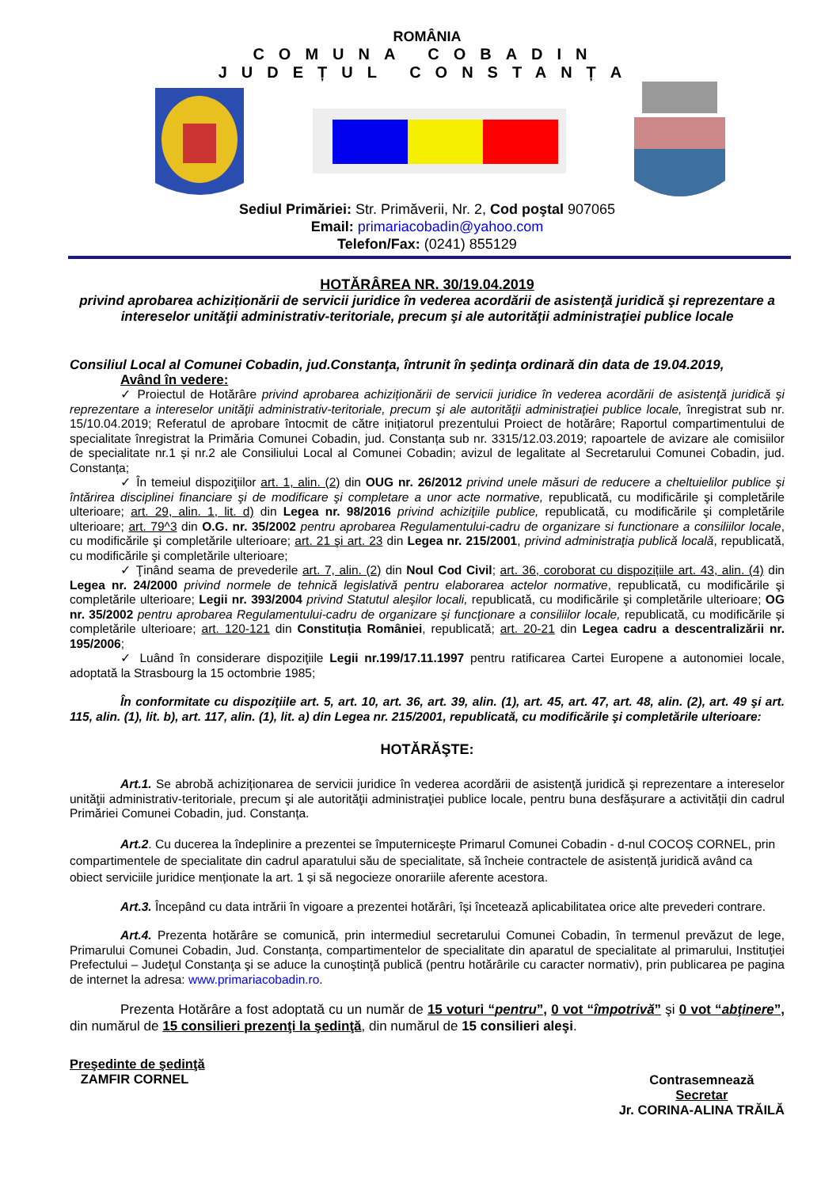ROMÂNIA
COMUNA COBADIN
JUDEȚUL CONSTANȚA
Sediul Primăriei: Str. Primăverii, Nr. 2, Cod poştal 907065
Email: primariacobadin@yahoo.com
Telefon/Fax: (0241) 855129
HOTĂRÂREA NR. 30/19.04.2019
privind aprobarea achiziționării de servicii juridice în vederea acordării de asistenţă juridică şi reprezentare a intereselor unităţii administrativ-teritoriale, precum şi ale autorităţii administraţiei publice locale
Consiliul Local al Comunei Cobadin, jud.Constanţa, întrunit în şedinţa ordinară din data de 19.04.2019,
Având în vedere:
✓ Proiectul de Hotărâre privind aprobarea achiziționării de servicii juridice în vederea acordării de asistenţă juridică şi reprezentare a intereselor unităţii administrativ-teritoriale, precum şi ale autorităţii administraţiei publice locale, înregistrat sub nr. 15/10.04.2019; Referatul de aprobare întocmit de către inițiatorul prezentului Proiect de hotărâre; Raportul compartimentului de specialitate înregistrat la Primăria Comunei Cobadin, jud. Constanța sub nr. 3315/12.03.2019; rapoartele de avizare ale comisiilor de specialitate nr.1 și nr.2 ale Consiliului Local al Comunei Cobadin; avizul de legalitate al Secretarului Comunei Cobadin, jud. Constanța;
✓ În temeiul dispoziţiilor art. 1, alin. (2) din OUG nr. 26/2012 privind unele măsuri de reducere a cheltuielilor publice şi întărirea disciplinei financiare şi de modificare şi completare a unor acte normative, republicată, cu modificările şi completările ulterioare; art. 29, alin. 1, lit. d) din Legea nr. 98/2016 privind achiziţiile publice, republicată, cu modificările şi completările ulterioare; art. 79^3 din O.G. nr. 35/2002 pentru aprobarea Regulamentului-cadru de organizare si functionare a consiliilor locale, cu modificările şi completările ulterioare; art. 21 şi art. 23 din Legea nr. 215/2001, privind administraţia publică locală, republicată, cu modificările şi completările ulterioare;
✓ Ţinând seama de prevederile art. 7, alin. (2) din Noul Cod Civil; art. 36, coroborat cu dispozițiile art. 43, alin. (4) din Legea nr. 24/2000 privind normele de tehnică legislativă pentru elaborarea actelor normative, republicată, cu modificările şi completările ulterioare; Legii nr. 393/2004 privind Statutul aleşilor locali, republicată, cu modificările şi completările ulterioare; OG nr. 35/2002 pentru aprobarea Regulamentului-cadru de organizare şi funcţionare a consiliilor locale, republicată, cu modificările și completările ulterioare; art. 120-121 din Constituția României, republicată; art. 20-21 din Legea cadru a descentralizării nr. 195/2006;
✓ Luând în considerare dispoziţiile Legii nr.199/17.11.1997 pentru ratificarea Cartei Europene a autonomiei locale, adoptată la Strasbourg la 15 octombrie 1985;
În conformitate cu dispoziţiile art. 5, art. 10, art. 36, art. 39, alin. (1), art. 45, art. 47, art. 48, alin. (2), art. 49 şi art. 115, alin. (1), lit. b), art. 117, alin. (1), lit. a) din Legea nr. 215/2001, republicată, cu modificările şi completările ulterioare:
HOTĂRĂŞTE:
Art.1. Se abrobă achiziționarea de servicii juridice în vederea acordării de asistenţă juridică şi reprezentare a intereselor unităţii administrativ-teritoriale, precum şi ale autorităţii administraţiei publice locale, pentru buna desfășurare a activității din cadrul Primăriei Comunei Cobadin, jud. Constanța.
Art.2. Cu ducerea la îndeplinire a prezentei se împuternicește Primarul Comunei Cobadin - d-nul COCOȘ CORNEL, prin compartimentele de specialitate din cadrul aparatului său de specialitate, să încheie contractele de asistență juridică având ca obiect serviciile juridice menționate la art. 1 și să negocieze onorariile aferente acestora.
Art.3. Începând cu data intrării în vigoare a prezentei hotărâri, își încetează aplicabilitatea orice alte prevederi contrare.
Art.4. Prezenta hotărâre se comunică, prin intermediul secretarului Comunei Cobadin, în termenul prevăzut de lege, Primarului Comunei Cobadin, Jud. Constanța, compartimentelor de specialitate din aparatul de specialitate al primarului, Instituţiei Prefectului – Judeţul Constanţa şi se aduce la cunoştinţă publică (pentru hotărârile cu caracter normativ), prin publicarea pe pagina de internet la adresa: www.primariacobadin.ro.
Prezenta Hotărâre a fost adoptată cu un număr de 15 voturi “pentru”, 0 vot “împotrivă” şi 0 vot “abţinere”, din numărul de 15 consilieri prezenţi la şedinţă, din numărul de 15 consilieri aleşi.
Preşedinte de şedinţă
ZAMFIR CORNEL
Contrasemnează
Secretar
Jr. CORINA-ALINA TRĂILĂ